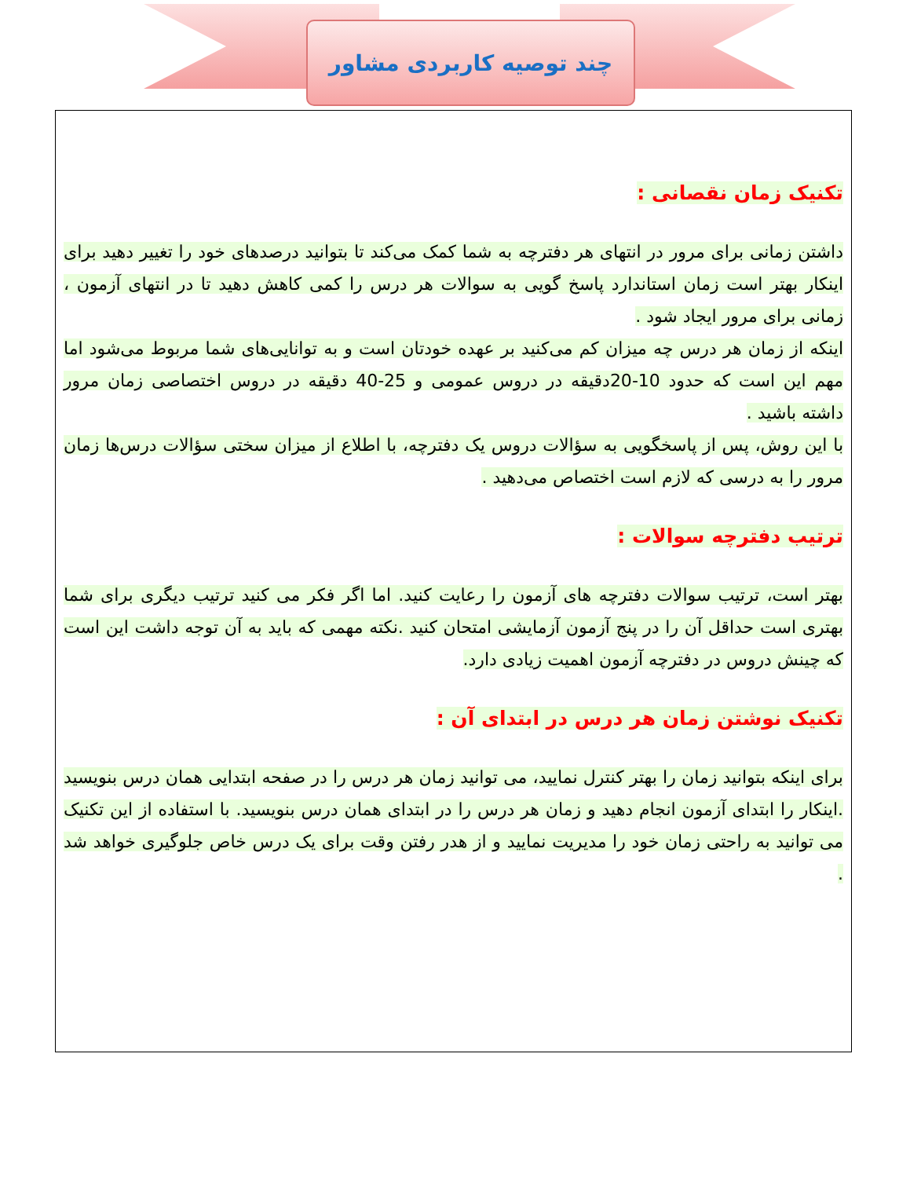چند توصیه کاربردی مشاور
تکنیک زمان نقصانی :
داشتن زمانی برای مرور در انتهای هر دفترچه به شما کمک می‌کند تا بتوانید درصدهای خود را تغییر دهید برای اینکار بهتر است زمان استاندارد پاسخ گویی به سوالات هر درس را کمی کاهش دهید تا در انتهای آزمون ، زمانی برای مرور ایجاد شود .
اینکه از زمان هر درس چه میزان کم می‌کنید بر عهده خودتان است و به توانایی‌های شما مربوط می‌شود اما مهم این است که حدود 10-20دقیقه در دروس عمومی و 25-40 دقیقه در دروس اختصاصی زمان مرور داشته باشید .
با این روش، پس از پاسخگویی به سؤالات دروس یک دفترچه، با اطلاع از میزان سختی سؤالات درس‌ها زمان مرور را به درسی که لازم است اختصاص می‌دهید .
ترتیب دفترچه سوالات :
بهتر است، ترتیب سوالات دفترچه های آزمون را رعایت کنید. اما اگر فکر می کنید ترتیب دیگری برای شما بهتری است حداقل آن را در پنج آزمون آزمایشی امتحان کنید .نکته مهمی که باید به آن توجه داشت این است که چینش دروس در دفترچه آزمون اهمیت زیادی دارد.
تکنیک نوشتن زمان هر درس در ابتدای آن :
برای اینکه بتوانید زمان را بهتر کنترل نمایید، می توانید زمان هر درس را در صفحه ابتدایی همان درس بنویسید .اینکار را ابتدای آزمون انجام دهید و زمان هر درس را در ابتدای همان درس بنویسید. با استفاده از این تکنیک می توانید به راحتی زمان خود را مدیریت نمایید و از هدر رفتن وقت برای یک درس خاص جلوگیری خواهد شد .